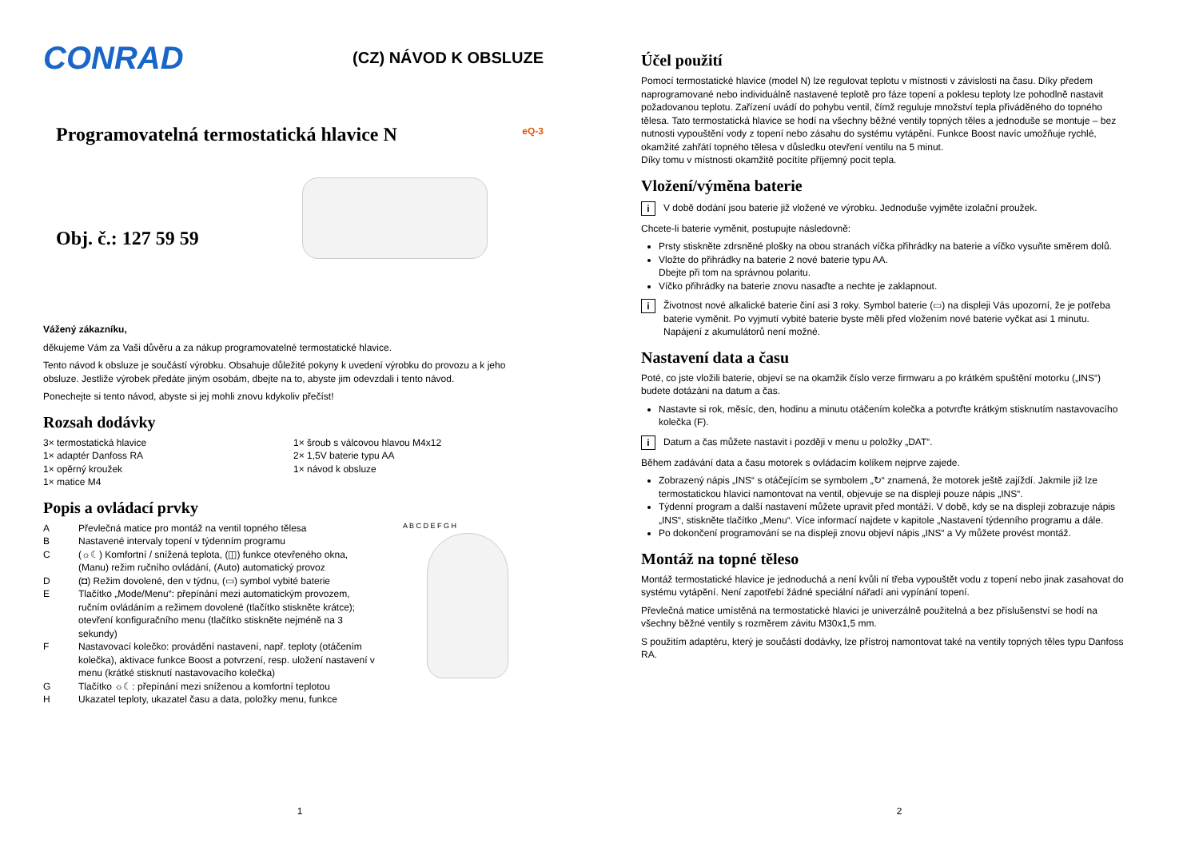CONRAD (CZ) NÁVOD K OBSLUZE
Programovatelná termostatická hlavice N
eQ-3
Obj. č.: 127 59 59
Vážený zákazníku,
děkujeme Vám za Vaši důvěru a za nákup programovatelné termostatické hlavice.
Tento návod k obsluze je součástí výrobku. Obsahuje důležité pokyny k uvedení výrobku do provozu a k jeho obsluze. Jestliže výrobek předáte jiným osobám, dbejte na to, abyste jim odevzdali i tento návod.
Ponechejte si tento návod, abyste si jej mohli znovu kdykoliv přečíst!
Rozsah dodávky
3× termostatická hlavice
1× adaptér Danfoss RA
1× opěrný kroužek
1× matice M4
1× šroub s válcovou hlavou M4x12
2× 1,5V baterie typu AA
1× návod k obsluze
Popis a ovládací prvky
A Převlečná matice pro montáž na ventil topného tělesa
B Nastavené intervaly topení v týdenním programu
C (☼☾) Komfortní / snížená teplota, (◫) funkce otevřeného okna, (Manu) režim ručního ovládání, (Auto) automatický provoz
D (◘) Režim dovolené, den v týdnu, (▭) symbol vybité baterie
E Tlačítko „Mode/Menu“: přepínání mezi automatickým provozem, ručním ovládáním a režimem dovolené (tlačítko stiskněte krátce); otevření konfiguračního menu (tlačítko stiskněte nejméně na 3 sekundy)
F Nastavovací kolečko: provádění nastavení, např. teploty (otáčením kolečka), aktivace funkce Boost a potvrzení, resp. uložení nastavení v menu (krátké stisknutí nastavovacího kolečka)
G Tlačítko ☼☾: přepínání mezi sníženou a komfortní teplotou
H Ukazatel teploty, ukazatel času a data, položky menu, funkce
A B C D E F G H
1
Účel použití
Pomocí termostatické hlavice (model N) lze regulovat teplotu v místnosti v závislosti na času. Díky předem naprogramované nebo individuálně nastavené teplotě pro fáze topení a poklesu teploty lze pohodlně nastavit požadovanou teplotu. Zařízení uvádí do pohybu ventil, čímž reguluje množství tepla přiváděného do topného tělesa. Tato termostatická hlavice se hodí na všechny běžné ventily topných těles a jednoduše se montuje – bez nutnosti vypouštění vody z topení nebo zásahu do systému vytápění. Funkce Boost navíc umožňuje rychlé, okamžité zahřátí topného tělesa v důsledku otevření ventilu na 5 minut.
Díky tomu v místnosti okamžitě pocítíte příjemný pocit tepla.
Vložení/výměna baterie
i V době dodání jsou baterie již vložené ve výrobku. Jednoduše vyjměte izolační proužek.
Chcete-li baterie vyměnit, postupujte následovně:
Prsty stiskněte zdrsněné plošky na obou stranách víčka přihrádky na baterie a víčko vysuňte směrem dolů.
Vložte do přihrádky na baterie 2 nové baterie typu AA.
Dbejte při tom na správnou polaritu.
Víčko přihrádky na baterie znovu nasaďte a nechte je zaklapnout.
i Životnost nové alkalické baterie činí asi 3 roky. Symbol baterie (▭) na displeji Vás upozorní, že je potřeba baterie vyměnit. Po vyjmutí vybité baterie byste měli před vložením nové baterie vyčkat asi 1 minutu. Napájení z akumulátorů není možné.
Nastavení data a času
Poté, co jste vložili baterie, objeví se na okamžik číslo verze firmwaru a po krátkém spuštění motorku („INS“) budete dotázáni na datum a čas.
Nastavte si rok, měsíc, den, hodinu a minutu otáčením kolečka a potvrďte krátkým stisknutím nastavovacího kolečka (F).
i Datum a čas můžete nastavit i později v menu u položky „DAT“.
Během zadávání data a času motorek s ovládacím kolíkem nejprve zajede.
Zobrazený nápis „INS“ s otáčejícím se symbolem „↻“ znamená, že motorek ještě zajíždí. Jakmile již lze termostatickou hlavici namontovat na ventil, objevuje se na displeji pouze nápis „INS“.
Týdenní program a další nastavení můžete upravit před montáží. V době, kdy se na displeji zobrazuje nápis „INS“, stiskněte tlačítko „Menu“. Více informací najdete v kapitole „Nastavení týdenního programu a dále.
Po dokončení programování se na displeji znovu objeví nápis „INS“ a Vy můžete provést montáž.
Montáž na topné těleso
Montáž termostatické hlavice je jednoduchá a není kvůli ní třeba vypouštět vodu z topení nebo jinak zasahovat do systému vytápění. Není zapotřebí žádné speciální nářadí ani vypínání topení.
Převlečná matice umístěná na termostatické hlavici je univerzálně použitelná a bez příslušenství se hodí na všechny běžné ventily s rozměrem závitu M30x1,5 mm.
S použitím adaptéru, který je součástí dodávky, lze přístroj namontovat také na ventily topných těles typu Danfoss RA.
2